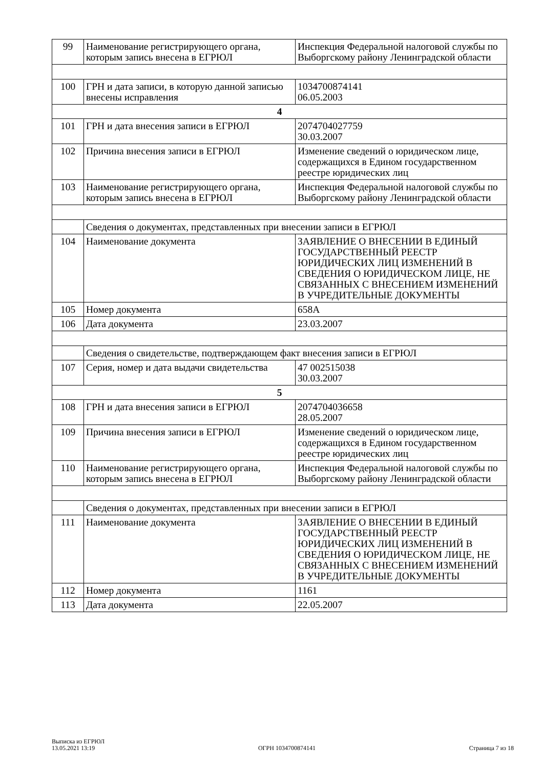| 99 | Наименование регистрирующего органа, которым запись внесена в ЕГРЮЛ | Инспекция Федеральной налоговой службы по Выборгскому району Ленинградской области |
| 100 | ГРН и дата записи, в которую данной записью внесены исправления | 1034700874141 06.05.2003 |
| 4 | | |
| 101 | ГРН и дата внесения записи в ЕГРЮЛ | 2074704027759 30.03.2007 |
| 102 | Причина внесения записи в ЕГРЮЛ | Изменение сведений о юридическом лице, содержащихся в Едином государственном реестре юридических лиц |
| 103 | Наименование регистрирующего органа, которым запись внесена в ЕГРЮЛ | Инспекция Федеральной налоговой службы по Выборгскому району Ленинградской области |
| | Сведения о документах, представленных при внесении записи в ЕГРЮЛ | |
| 104 | Наименование документа | ЗАЯВЛЕНИЕ О ВНЕСЕНИИ В ЕДИНЫЙ ГОСУДАРСТВЕННЫЙ РЕЕСТР ЮРИДИЧЕСКИХ ЛИЦ ИЗМЕНЕНИЙ В СВЕДЕНИЯ О ЮРИДИЧЕСКОМ ЛИЦЕ, НЕ СВЯЗАННЫХ С ВНЕСЕНИЕМ ИЗМЕНЕНИЙ В УЧРЕДИТЕЛЬНЫЕ ДОКУМЕНТЫ |
| 105 | Номер документа | 658А |
| 106 | Дата документа | 23.03.2007 |
| | Сведения о свидетельстве, подтверждающем факт внесения записи в ЕГРЮЛ | |
| 107 | Серия, номер и дата выдачи свидетельства | 47 002515038 30.03.2007 |
| 5 | | |
| 108 | ГРН и дата внесения записи в ЕГРЮЛ | 2074704036658 28.05.2007 |
| 109 | Причина внесения записи в ЕГРЮЛ | Изменение сведений о юридическом лице, содержащихся в Едином государственном реестре юридических лиц |
| 110 | Наименование регистрирующего органа, которым запись внесена в ЕГРЮЛ | Инспекция Федеральной налоговой службы по Выборгскому району Ленинградской области |
| | Сведения о документах, представленных при внесении записи в ЕГРЮЛ | |
| 111 | Наименование документа | ЗАЯВЛЕНИЕ О ВНЕСЕНИИ В ЕДИНЫЙ ГОСУДАРСТВЕННЫЙ РЕЕСТР ЮРИДИЧЕСКИХ ЛИЦ ИЗМЕНЕНИЙ В СВЕДЕНИЯ О ЮРИДИЧЕСКОМ ЛИЦЕ, НЕ СВЯЗАННЫХ С ВНЕСЕНИЕМ ИЗМЕНЕНИЙ В УЧРЕДИТЕЛЬНЫЕ ДОКУМЕНТЫ |
| 112 | Номер документа | 1161 |
| 113 | Дата документа | 22.05.2007 |
Выписка из ЕГРЮЛ
13.05.2021 13:19
ОГРН 1034700874141
Страница 7 из 18